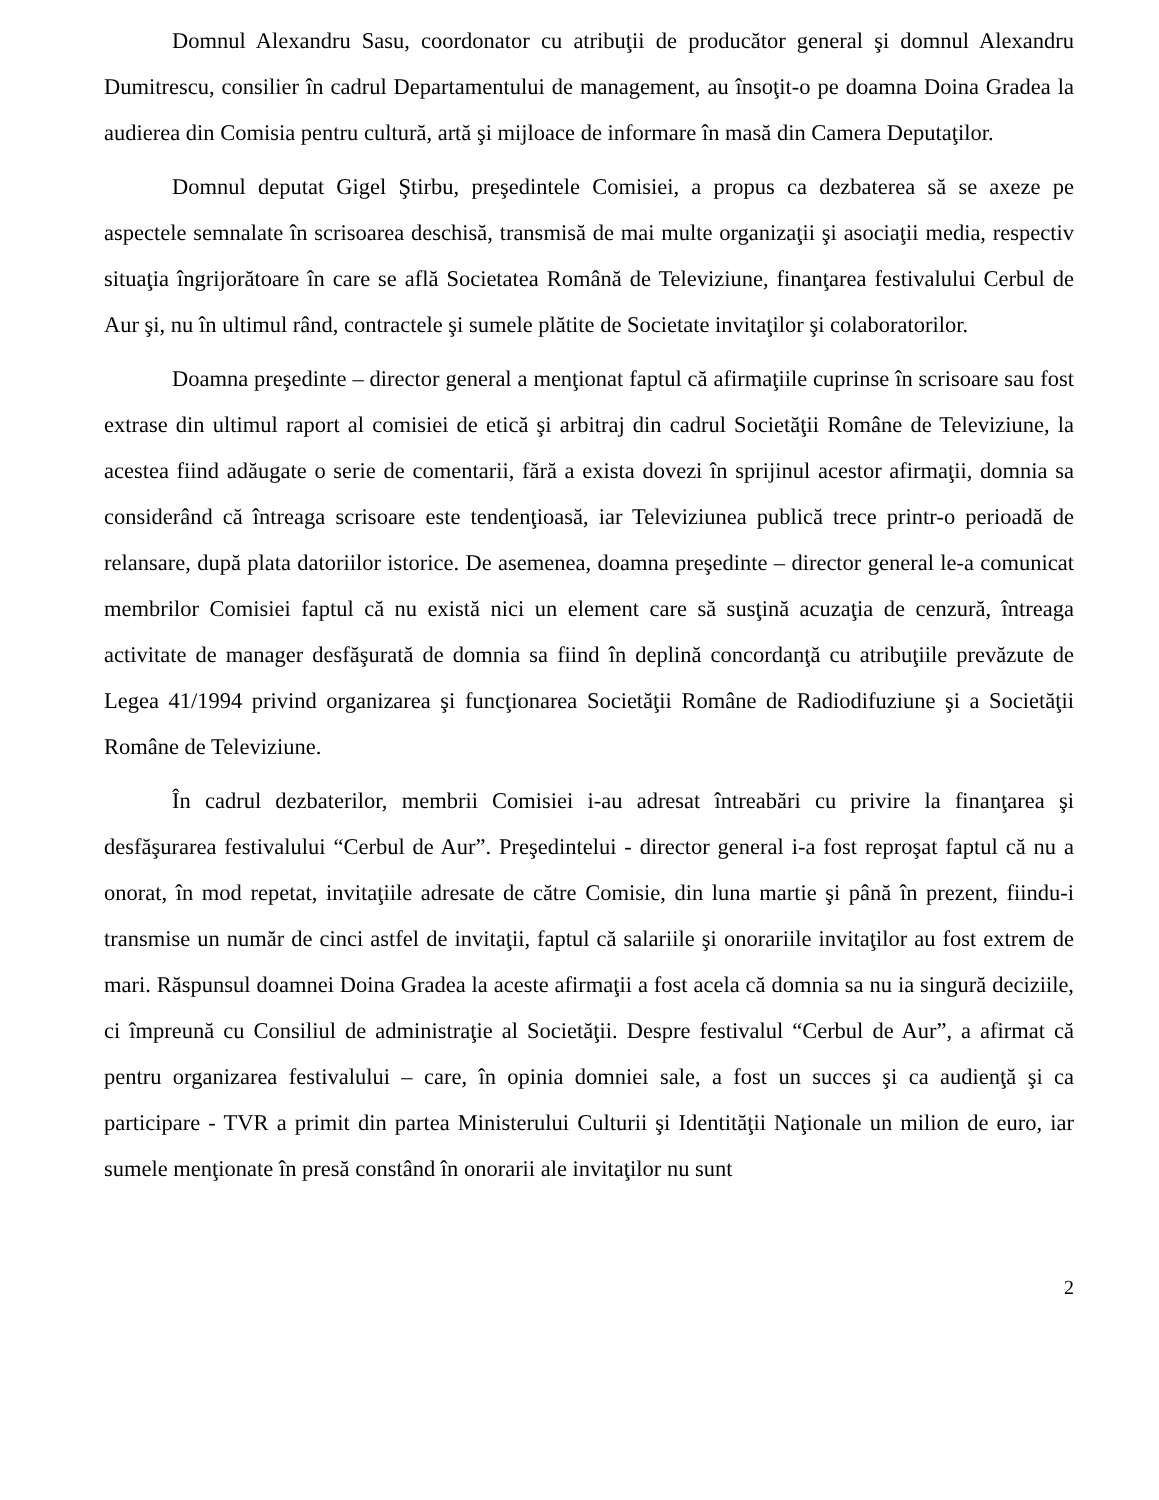Domnul Alexandru Sasu, coordonator cu atribuţii de producător general şi domnul Alexandru Dumitrescu, consilier în cadrul Departamentului de management, au însoţit-o pe doamna Doina Gradea la audierea din Comisia pentru cultură, artă şi mijloace de informare în masă din Camera Deputaţilor.
Domnul deputat Gigel Ştirbu, preşedintele Comisiei, a propus ca dezbaterea să se axeze pe aspectele semnalate în scrisoarea deschisă, transmisă de mai multe organizaţii şi asociaţii media, respectiv situaţia îngrijorătoare în care se află Societatea Română de Televiziune, finanţarea festivalului Cerbul de Aur şi, nu în ultimul rând, contractele şi sumele plătite de Societate invitaţilor şi colaboratorilor.
Doamna preşedinte – director general a menţionat faptul că afirmaţiile cuprinse în scrisoare sau fost extrase din ultimul raport al comisiei de etică şi arbitraj din cadrul Societăţii Române de Televiziune, la acestea fiind adăugate o serie de comentarii, fără a exista dovezi în sprijinul acestor afirmaţii, domnia sa considerând că întreaga scrisoare este tendenţioasă, iar Televiziunea publică trece printr-o perioadă de relansare, după plata datoriilor istorice. De asemenea, doamna preşedinte – director general le-a comunicat membrilor Comisiei faptul că nu există nici un element care să susţină acuzaţia de cenzură, întreaga activitate de manager desfăşurată de domnia sa fiind în deplină concordanţă cu atribuţiile prevăzute de Legea 41/1994 privind organizarea şi funcţionarea Societăţii Române de Radiodifuziune şi a Societăţii Române de Televiziune.
În cadrul dezbaterilor, membrii Comisiei i-au adresat întreabări cu privire la finanţarea şi desfăşurarea festivalului “Cerbul de Aur”. Preşedintelui - director general i-a fost reproşat faptul că nu a onorat, în mod repetat, invitaţiile adresate de către Comisie, din luna martie şi până în prezent, fiindu-i transmise un număr de cinci astfel de invitaţii, faptul că salariile şi onorariile invitaţilor au fost extrem de mari. Răspunsul doamnei Doina Gradea la aceste afirmaţii a fost acela că domnia sa nu ia singură deciziile, ci împreună cu Consiliul de administraţie al Societăţii. Despre festivalul “Cerbul de Aur”, a afirmat că pentru organizarea festivalului – care, în opinia domniei sale, a fost un succes şi ca audienţă şi ca participare - TVR a primit din partea Ministerului Culturii şi Identităţii Naţionale un milion de euro, iar sumele menţionate în presă constând în onorarii ale invitaţilor nu sunt
2